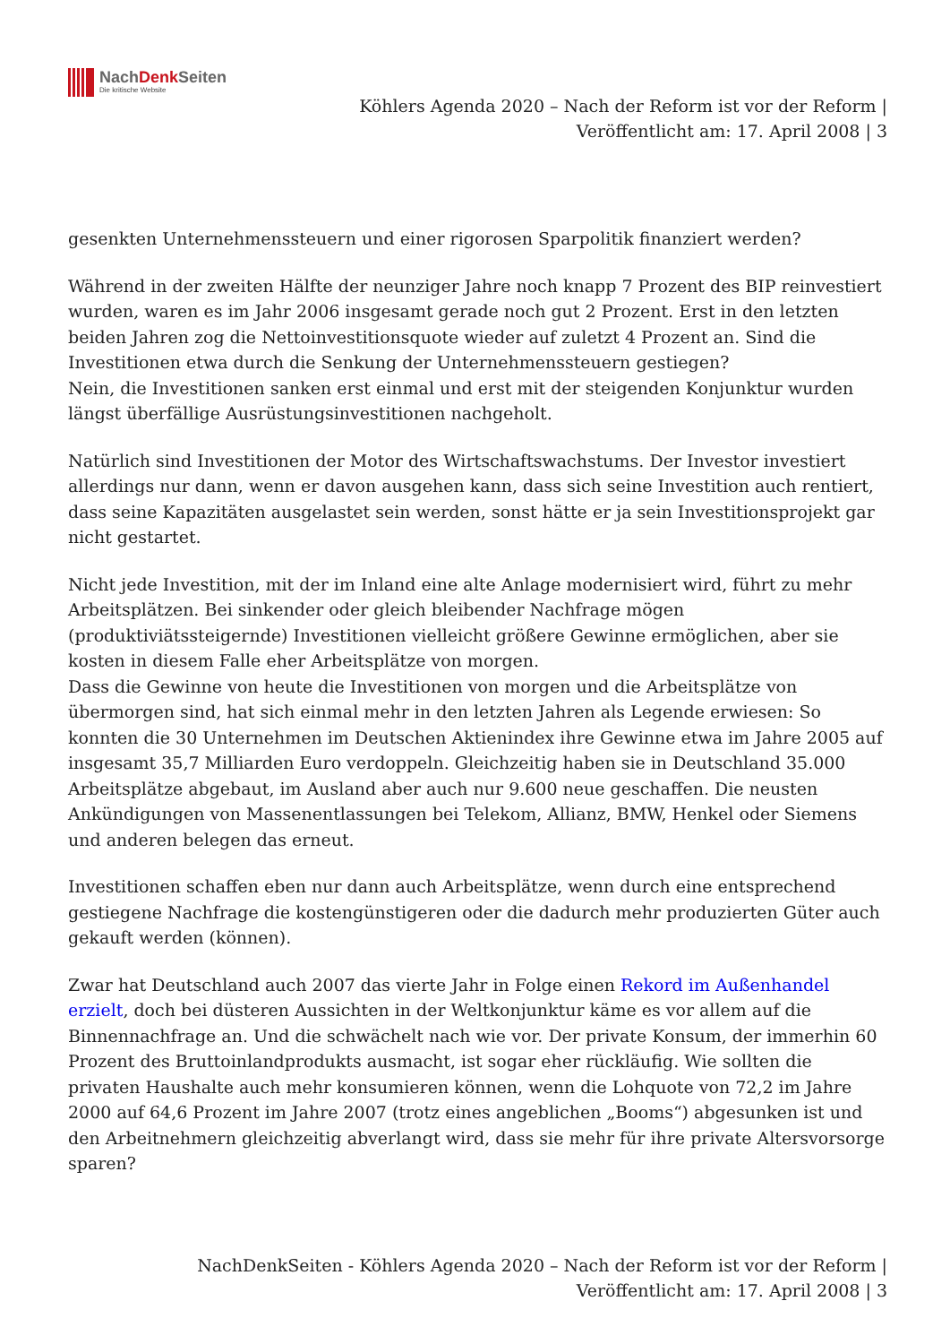NachDenk Seiten
Die kritische Website
Köhlers Agenda 2020 – Nach der Reform ist vor der Reform |
Veröffentlicht am: 17. April 2008 | 3
gesenkten Unternehmenssteuern und einer rigorosen Sparpolitik finanziert werden?
Während in der zweiten Hälfte der neunziger Jahre noch knapp 7 Prozent des BIP reinvestiert wurden, waren es im Jahr 2006 insgesamt gerade noch gut 2 Prozent. Erst in den letzten beiden Jahren zog die Nettoinvestitionsquote wieder auf zuletzt 4 Prozent an. Sind die Investitionen etwa durch die Senkung der Unternehmenssteuern gestiegen?
Nein, die Investitionen sanken erst einmal und erst mit der steigenden Konjunktur wurden längst überfällige Ausrüstungsinvestitionen nachgeholt.
Natürlich sind Investitionen der Motor des Wirtschaftswachstums. Der Investor investiert allerdings nur dann, wenn er davon ausgehen kann, dass sich seine Investition auch rentiert, dass seine Kapazitäten ausgelastet sein werden, sonst hätte er ja sein Investitionsprojekt gar nicht gestartet.
Nicht jede Investition, mit der im Inland eine alte Anlage modernisiert wird, führt zu mehr Arbeitsplätzen. Bei sinkender oder gleich bleibender Nachfrage mögen (produktiviätssteigernde) Investitionen vielleicht größere Gewinne ermöglichen, aber sie kosten in diesem Falle eher Arbeitsplätze von morgen.
Dass die Gewinne von heute die Investitionen von morgen und die Arbeitsplätze von übermorgen sind, hat sich einmal mehr in den letzten Jahren als Legende erwiesen: So konnten die 30 Unternehmen im Deutschen Aktienindex ihre Gewinne etwa im Jahre 2005 auf insgesamt 35,7 Milliarden Euro verdoppeln. Gleichzeitig haben sie in Deutschland 35.000 Arbeitsplätze abgebaut, im Ausland aber auch nur 9.600 neue geschaffen. Die neusten Ankündigungen von Massenentlassungen bei Telekom, Allianz, BMW, Henkel oder Siemens und anderen belegen das erneut.
Investitionen schaffen eben nur dann auch Arbeitsplätze, wenn durch eine entsprechend gestiegene Nachfrage die kostengünstigeren oder die dadurch mehr produzierten Güter auch gekauft werden (können).
Zwar hat Deutschland auch 2007 das vierte Jahr in Folge einen Rekord im Außenhandel erzielt, doch bei düsteren Aussichten in der Weltkonjunktur käme es vor allem auf die Binnennachfrage an. Und die schwächelt nach wie vor. Der private Konsum, der immerhin 60 Prozent des Bruttoinlandprodukts ausmacht, ist sogar eher rückläufig. Wie sollten die privaten Haushalte auch mehr konsumieren können, wenn die Lohquote von 72,2 im Jahre 2000 auf 64,6 Prozent im Jahre 2007 (trotz eines angeblichen „Booms“) abgesunken ist und den Arbeitnehmern gleichzeitig abverlangt wird, dass sie mehr für ihre private Altersvorsorge sparen?
NachDenkSeiten - Köhlers Agenda 2020 – Nach der Reform ist vor der Reform |
Veröffentlicht am: 17. April 2008 | 3